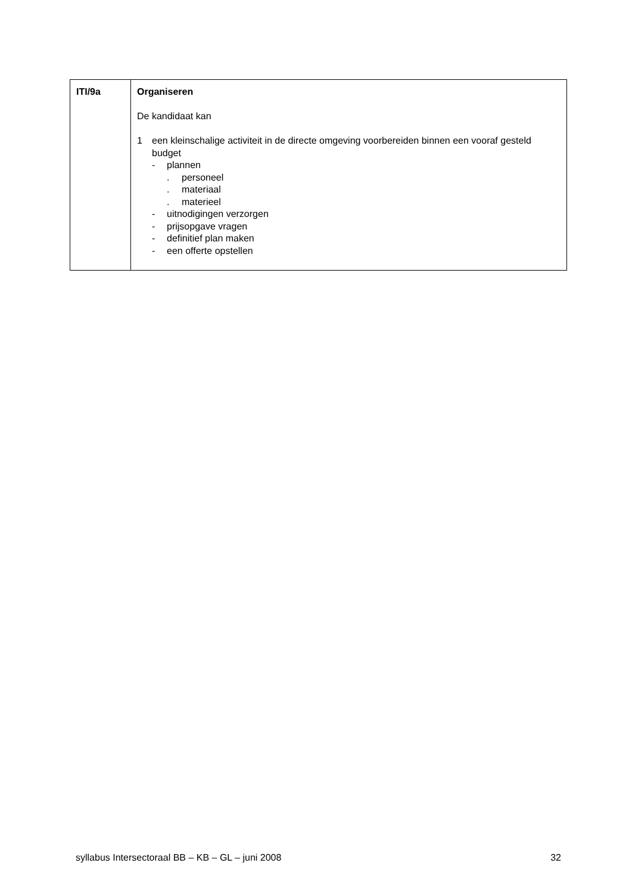| ITI/9a | Organiseren De kandidaat kan 1 een kleinschalige activiteit in de directe omgeving voorbereiden binnen een vooraf gesteld budget - plannen . personeel . materiaal . materieel - uitnodigingen verzorgen - prijsopgave vragen - definitief plan maken - een offerte opstellen |
syllabus Intersectoraal BB – KB – GL – juni 2008 32